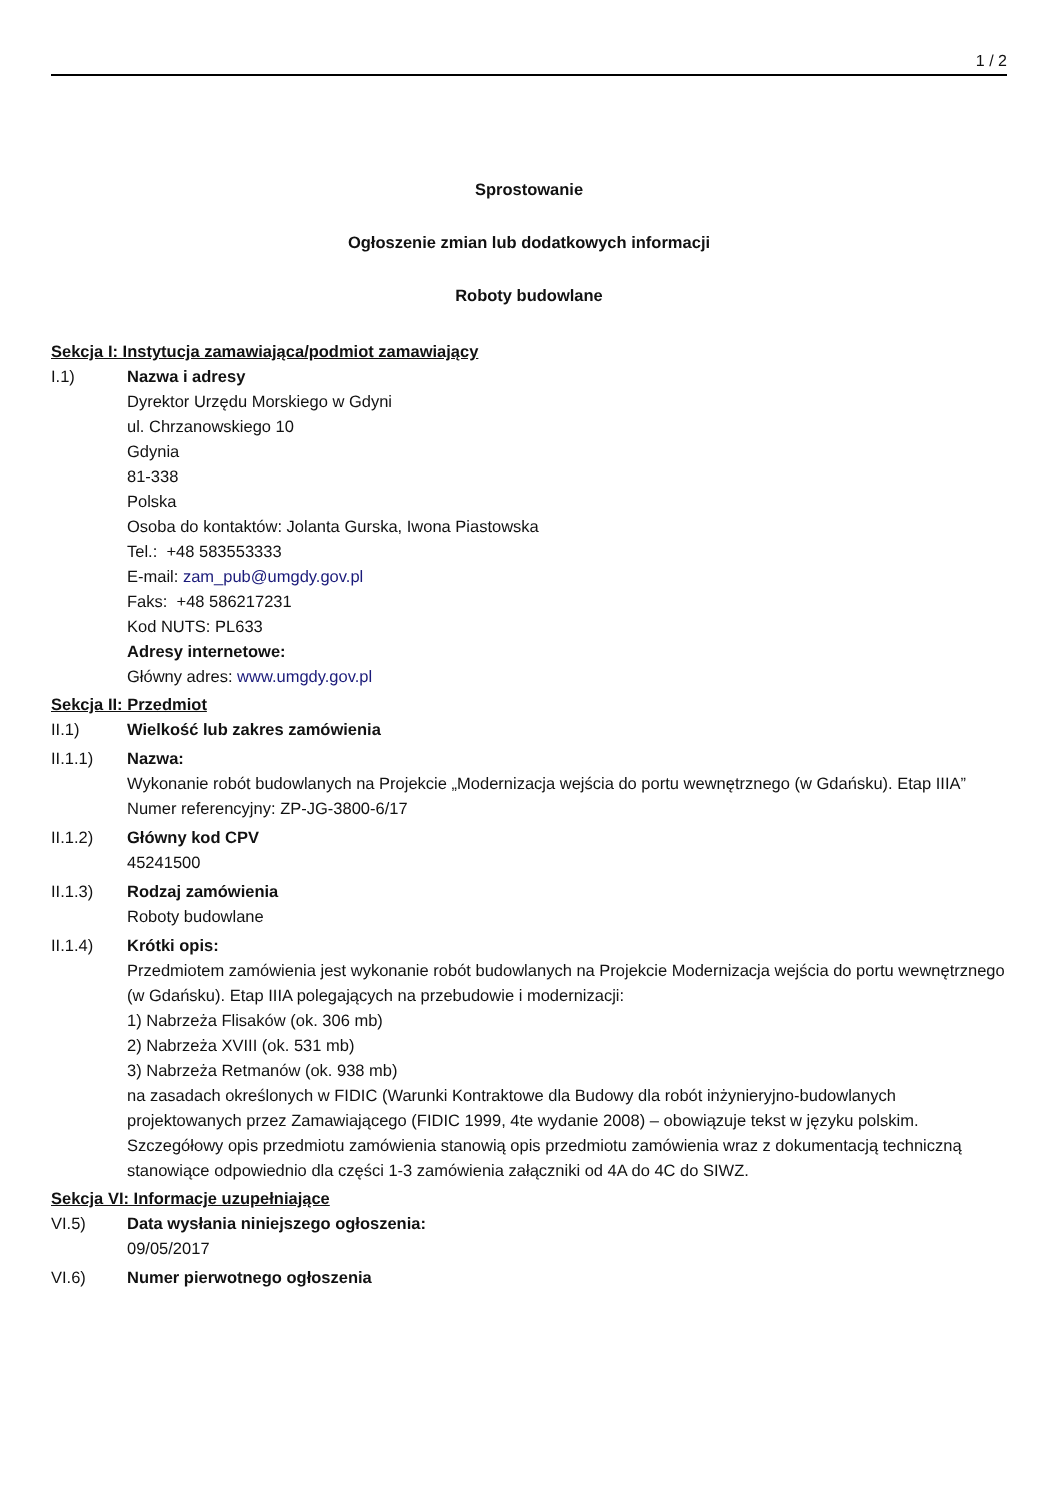1 / 2
Sprostowanie
Ogłoszenie zmian lub dodatkowych informacji
Roboty budowlane
Sekcja I: Instytucja zamawiająca/podmiot zamawiający
I.1) Nazwa i adresy
Dyrektor Urzędu Morskiego w Gdyni
ul. Chrzanowskiego 10
Gdynia
81-338
Polska
Osoba do kontaktów: Jolanta Gurska, Iwona Piastowska
Tel.: +48 583553333
E-mail: zam_pub@umgdy.gov.pl
Faks: +48 586217231
Kod NUTS: PL633
Adresy internetowe:
Główny adres: www.umgdy.gov.pl
Sekcja II: Przedmiot
II.1) Wielkość lub zakres zamówienia
II.1.1) Nazwa:
Wykonanie robót budowlanych na Projekcie „Modernizacja wejścia do portu wewnętrznego (w Gdańsku). Etap IIIA”
Numer referencyjny: ZP-JG-3800-6/17
II.1.2) Główny kod CPV
45241500
II.1.3) Rodzaj zamówienia
Roboty budowlane
II.1.4) Krótki opis:
Przedmiotem zamówienia jest wykonanie robót budowlanych na Projekcie Modernizacja wejścia do portu wewnętrznego (w Gdańsku). Etap IIIA polegających na przebudowie i modernizacji:
1) Nabrzeża Flisaków (ok. 306 mb)
2) Nabrzeża XVIII (ok. 531 mb)
3) Nabrzeża Retmanów (ok. 938 mb)
na zasadach określonych w FIDIC (Warunki Kontraktowe dla Budowy dla robót inżynieryjno-budowlanych projektowanych przez Zamawiającego (FIDIC 1999, 4te wydanie 2008) – obowiązuje tekst w języku polskim. Szczegółowy opis przedmiotu zamówienia stanowią opis przedmiotu zamówienia wraz z dokumentacją techniczną stanowiące odpowiednio dla części 1-3 zamówienia załączniki od 4A do 4C do SIWZ.
Sekcja VI: Informacje uzupełniające
VI.5) Data wysłania niniejszego ogłoszenia:
09/05/2017
VI.6) Numer pierwotnego ogłoszenia